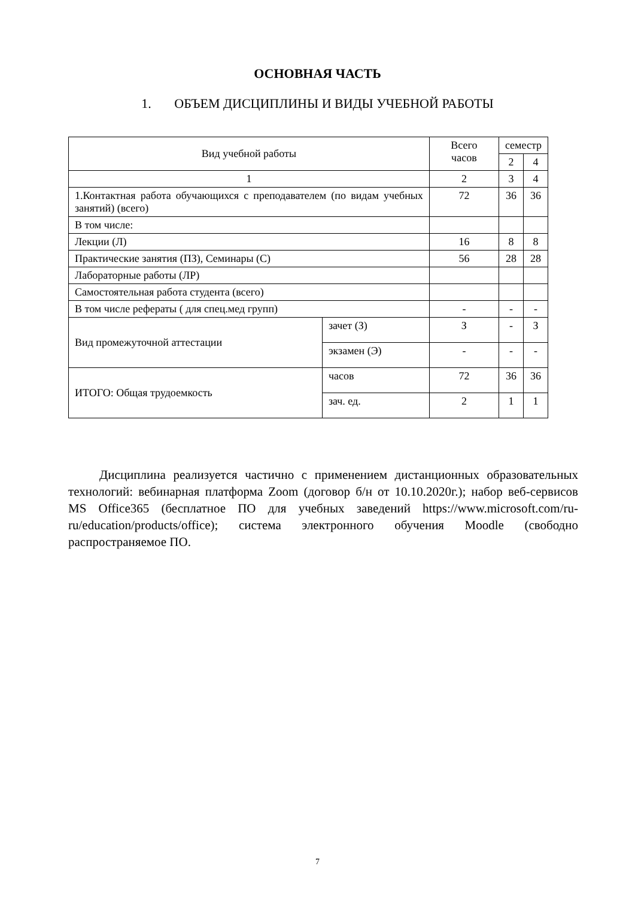ОСНОВНАЯ ЧАСТЬ
1. ОБЪЕМ ДИСЦИПЛИНЫ И ВИДЫ УЧЕБНОЙ РАБОТЫ
| Вид учебной работы | | Всего часов | семестр | |
| --- | --- | --- | --- | --- |
| | | | 2 | 4 |
| 1 | | 2 | 3 | 4 |
| 1.Контактная работа обучающихся с преподавателем (по видам учебных занятий) (всего) | | 72 | 36 | 36 |
| В том числе: | | | | |
| Лекции (Л) | | 16 | 8 | 8 |
| Практические занятия (ПЗ), Семинары (С) | | 56 | 28 | 28 |
| Лабораторные работы (ЛР) | | | | |
| Самостоятельная работа студента (всего) | | | | |
| В том числе рефераты ( для спец.мед групп) | | - | - | - |
| Вид промежуточной аттестации | зачет (З) | З | - | З |
| | экзамен (Э) | - | - | - |
| ИТОГО: Общая трудоемкость | часов | 72 | 36 | 36 |
| | зач. ед. | 2 | 1 | 1 |
Дисциплина реализуется частично с применением дистанционных образовательных технологий: вебинарная платформа Zoom (договор б/н от 10.10.2020г.); набор веб-сервисов MS Office365 (бесплатное ПО для учебных заведений https://www.microsoft.com/ru-ru/education/products/office); система электронного обучения Moodle (свободно распространяемое ПО.
7